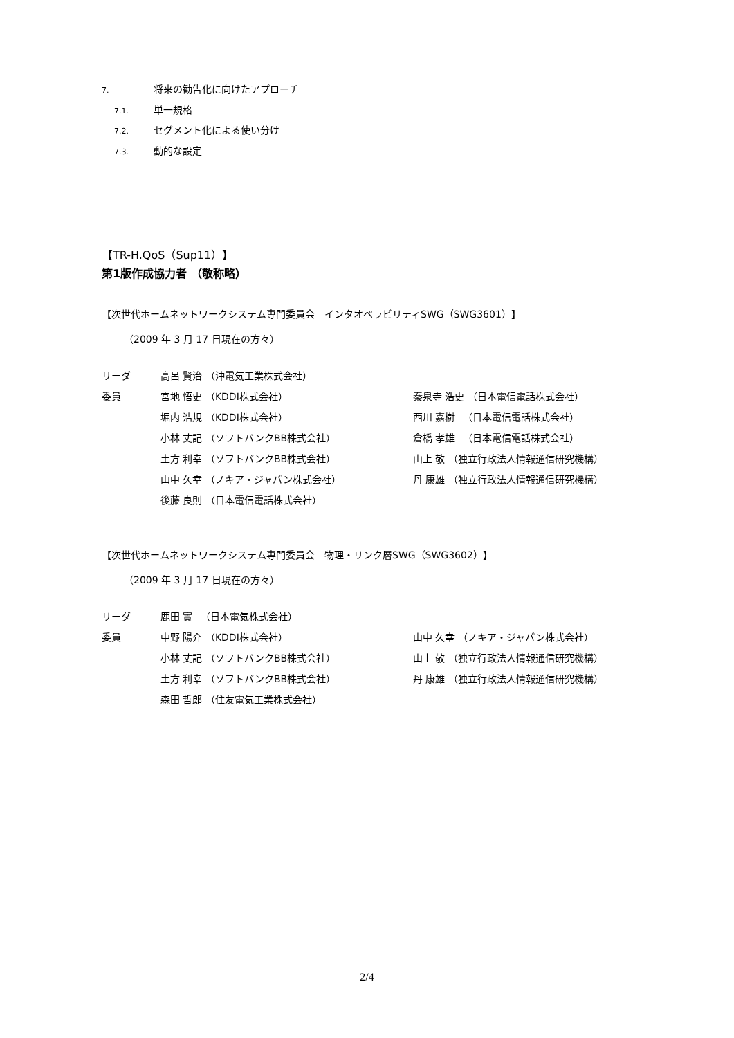7. 将来の勧告化に向けたアプローチ
7.1. 単一規格
7.2. セグメント化による使い分け
7.3. 動的な設定
【TR-H.QoS（Sup11）】
第1版作成協力者 （敬称略）
【次世代ホームネットワークシステム専門委員会　インタオペラビリティSWG（SWG3601）】
（2009 年 3 月 17 日現在の方々）
| リーダ | 高呂 賢治 （沖電気工業株式会社） | |
| 委員 | 宮地 悟史 （KDDI株式会社） | 秦泉寺 浩史 （日本電信電話株式会社） |
| | 堀内 浩規 （KDDI株式会社） | 西川 嘉樹 （日本電信電話株式会社） |
| | 小林 丈記 （ソフトバンクBB株式会社） | 倉橋 孝雄 （日本電信電話株式会社） |
| | 土方 利幸 （ソフトバンクBB株式会社） | 山上 敬 （独立行政法人情報通信研究機構） |
| | 山中 久幸 （ノキア・ジャパン株式会社） | 丹 康雄 （独立行政法人情報通信研究機構） |
| | 後藤 良則 （日本電信電話株式会社） | |
【次世代ホームネットワークシステム専門委員会　物理・リンク層SWG（SWG3602）】
（2009 年 3 月 17 日現在の方々）
| リーダ | 鹿田 實 （日本電気株式会社） | |
| 委員 | 中野 陽介 （KDDI株式会社） | 山中 久幸 （ノキア・ジャパン株式会社） |
| | 小林 丈記 （ソフトバンクBB株式会社） | 山上 敬 （独立行政法人情報通信研究機構） |
| | 土方 利幸 （ソフトバンクBB株式会社） | 丹 康雄 （独立行政法人情報通信研究機構） |
| | 森田 哲郎 （住友電気工業株式会社） | |
2/4